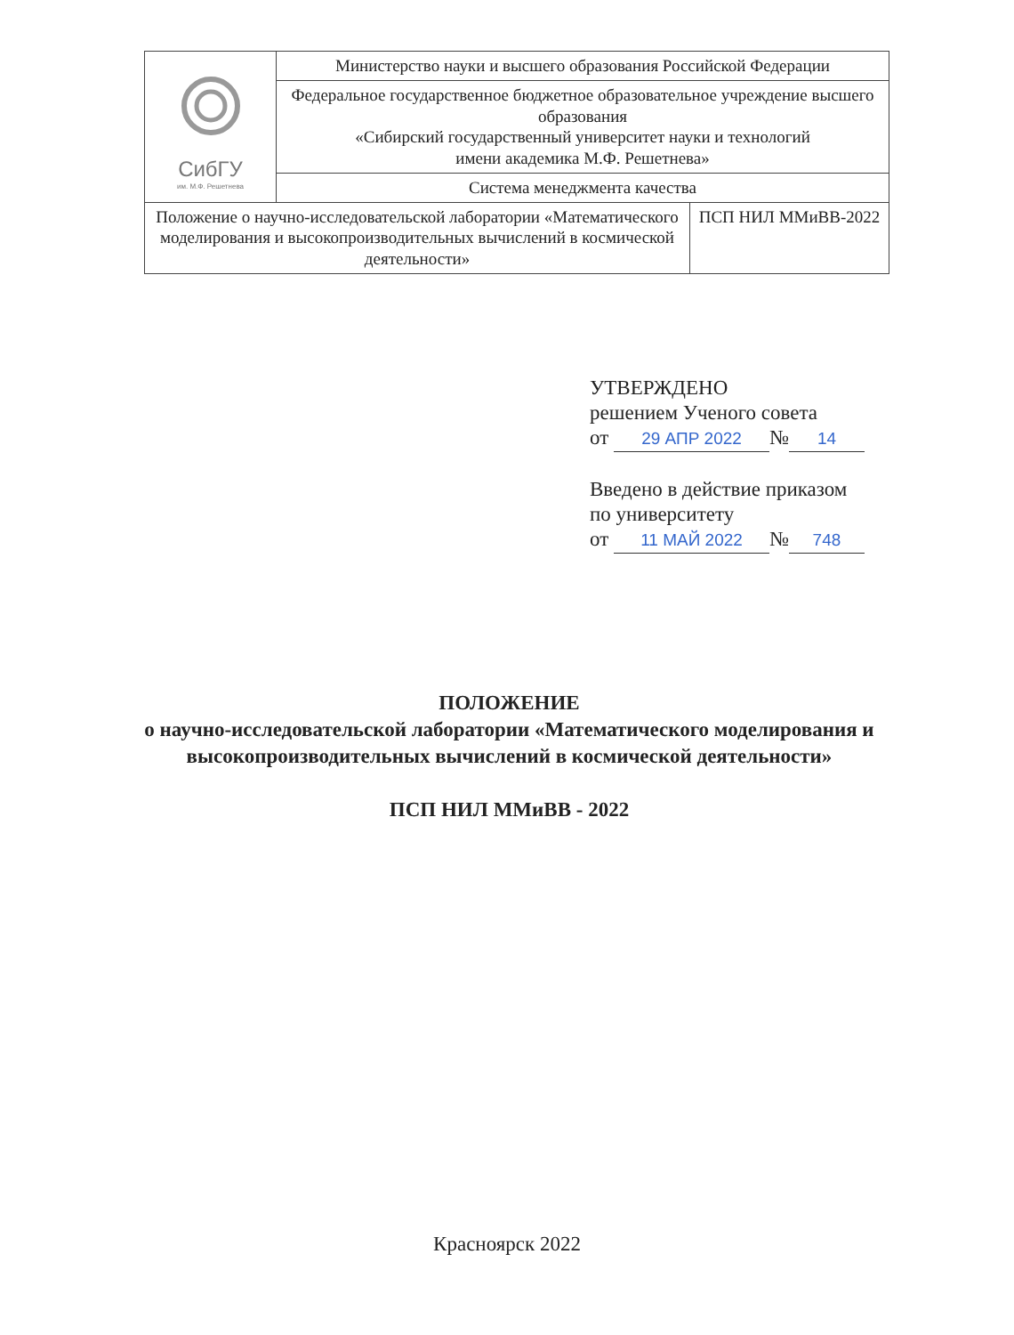| СибГУ им. М.Ф. Решетнева | Министерство науки и высшего образования Российской Федерации |
| | Федеральное государственное бюджетное образовательное учреждение высшего образования «Сибирский государственный университет науки и технологий имени академика М.Ф. Решетнева» |
| | Система менеджмента качества |
| / Положение о научно-исследовательской лаборатории «Математического моделирования и высокопроизводительных вычислений в космической деятельности» / ПСП НИЛ ММиВВ-2022 / | |
УТВЕРЖДЕНО
решением Ученого совета
от 29 АПР 2022 № 14
Введено в действие приказом
по университету
от 11 МАЙ 2022 № 748
ПОЛОЖЕНИЕ
о научно-исследовательской лаборатории «Математического моделирования и высокопроизводительных вычислений в космической деятельности»
ПСП НИЛ ММиВВ - 2022
Красноярск 2022